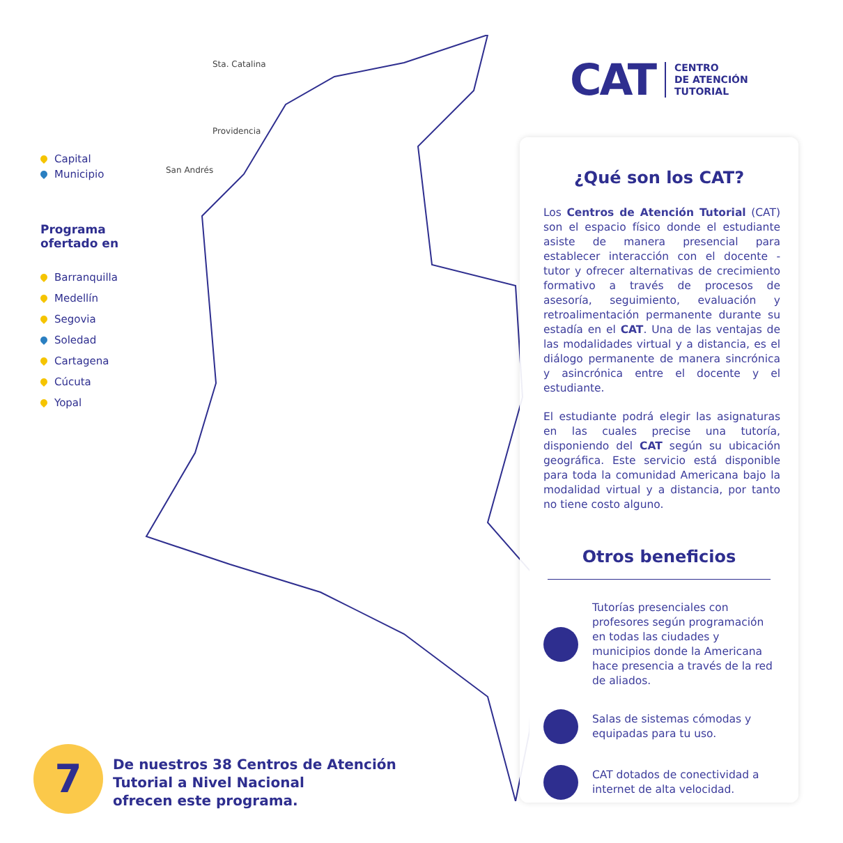Sta. Catalina
Providencia
San Andrés
Capital
Municipio
Programa
ofertado en
Barranquilla
Medellín
Segovia
Soledad
Cartagena
Cúcuta
Yopal
CAT CENTRO
DE ATENCIÓN
TUTORIAL
¿Qué son los CAT?
Los Centros de Atención Tutorial (CAT) son el espacio físico donde el estudiante asiste de manera presencial para establecer interacción con el docente - tutor y ofrecer alternativas de crecimiento formativo a través de procesos de asesoría, seguimiento, evaluación y retroalimentación permanente durante su estadía en el CAT. Una de las ventajas de las modalidades virtual y a distancia, es el diálogo permanente de manera sincrónica y asincrónica entre el docente y el estudiante.
El estudiante podrá elegir las asignaturas en las cuales precise una tutoría, disponiendo del CAT según su ubicación geográfica. Este servicio está disponible para toda la comunidad Americana bajo la modalidad virtual y a distancia, por tanto no tiene costo alguno.
Otros beneficios
Tutorías presenciales con profesores según programación en todas las ciudades y municipios donde la Americana hace presencia a través de la red de aliados.
Salas de sistemas cómodas y equipadas para tu uso.
CAT dotados de conectividad a internet de alta velocidad.
7
De nuestros 38 Centros de Atención
Tutorial a Nivel Nacional
ofrecen este programa.